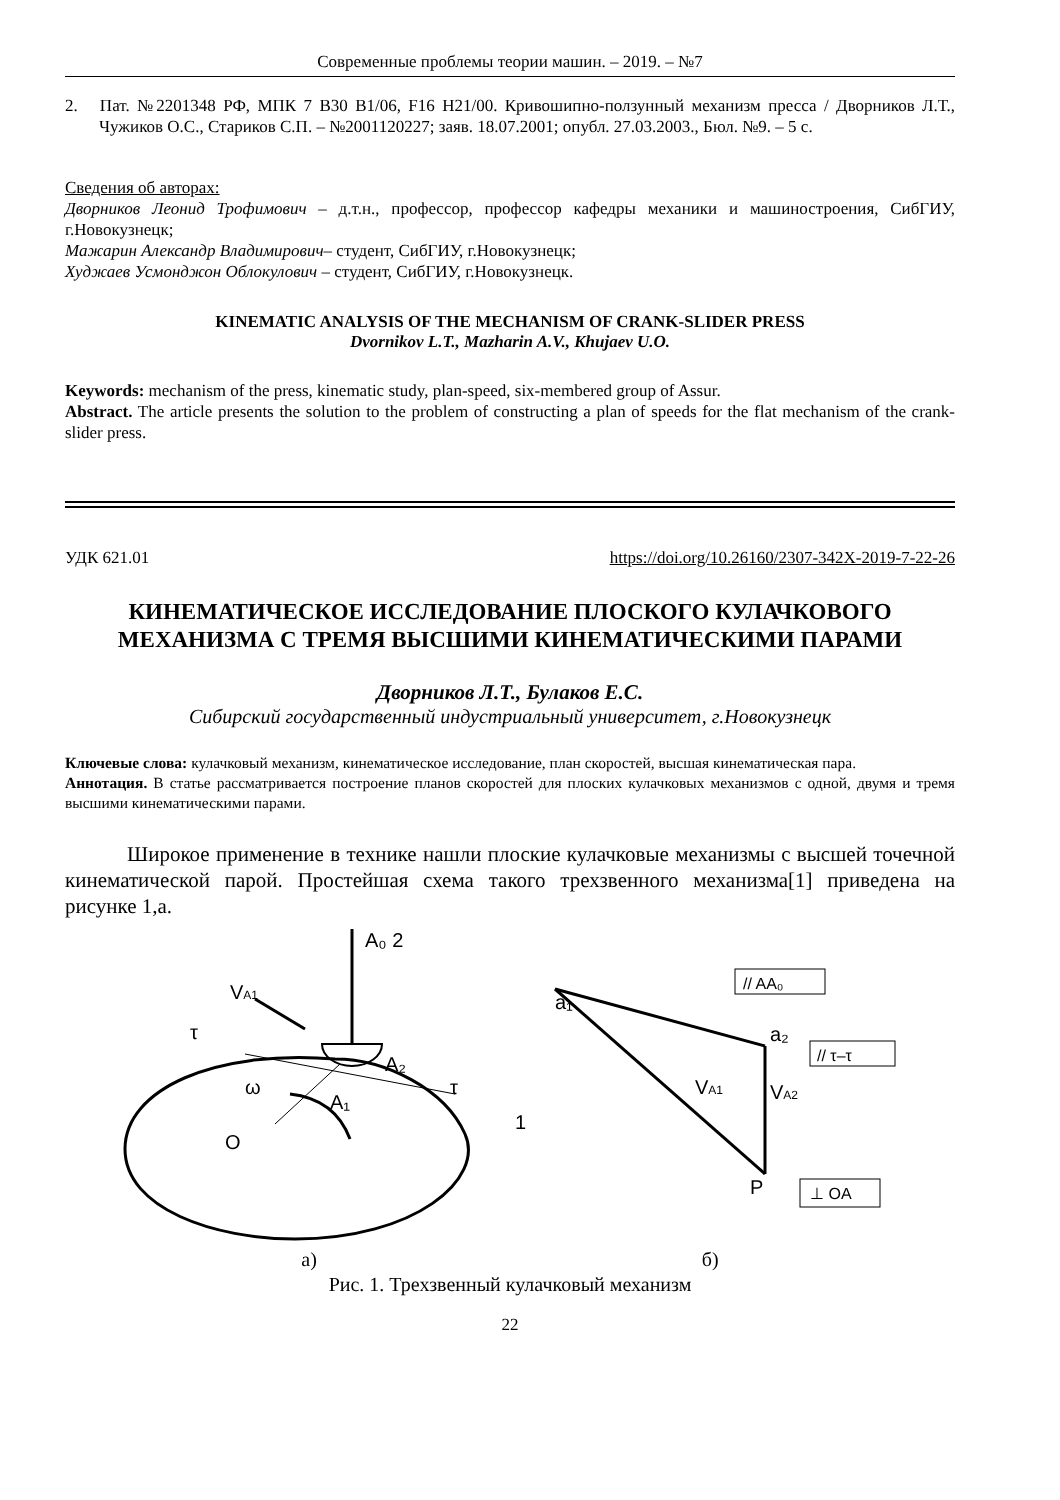Современные проблемы теории машин. – 2019. – №7
2. Пат. №2201348 РФ, МПК 7 B30 B1/06, F16 H21/00. Кривошипно-ползунный механизм пресса / Дворников Л.Т., Чужиков О.С., Стариков С.П. – №2001120227; заяв. 18.07.2001; опубл. 27.03.2003., Бюл. №9. – 5 с.
Сведения об авторах:
Дворников Леонид Трофимович – д.т.н., профессор, профессор кафедры механики и машиностроения, СибГИУ, г.Новокузнецк;
Мажарин Александр Владимирович– студент, СибГИУ, г.Новокузнецк;
Худжаев Усмонджон Облокулович – студент, СибГИУ, г.Новокузнецк.
KINEMATIC ANALYSIS OF THE MECHANISM OF CRANK-SLIDER PRESS
Dvornikov L.T., Mazharin A.V., Khujaev U.O.
Keywords: mechanism of the press, kinematic study, plan-speed, six-membered group of Assur.
Abstract. The article presents the solution to the problem of constructing a plan of speeds for the flat mechanism of the crank-slider press.
УДК 621.01 https://doi.org/10.26160/2307-342X-2019-7-22-26
КИНЕМАТИЧЕСКОЕ ИССЛЕДОВАНИЕ ПЛОСКОГО КУЛАЧКОВОГО МЕХАНИЗМА С ТРЕМЯ ВЫСШИМИ КИНЕМАТИЧЕСКИМИ ПАРАМИ
Дворников Л.Т., Булаков Е.С.
Сибирский государственный индустриальный университет, г.Новокузнецк
Ключевые слова: кулачковый механизм, кинематическое исследование, план скоростей, высшая кинематическая пара.
Аннотация. В статье рассматривается построение планов скоростей для плоских кулачковых механизмов с одной, двумя и тремя высшими кинематическими парами.
Широкое применение в технике нашли плоские кулачковые механизмы с высшей точечной кинематической парой. Простейшая схема такого трехзвенного механизма[1] приведена на рисунке 1,а.
A₀ 2
VA1
τ
A₂
τ
ω
A₁
O
1
a₁
a₂
VA1
VA2
P
// AA₀
// τ–τ
⊥ OA
а) б)
Рис. 1. Трехзвенный кулачковый механизм
22